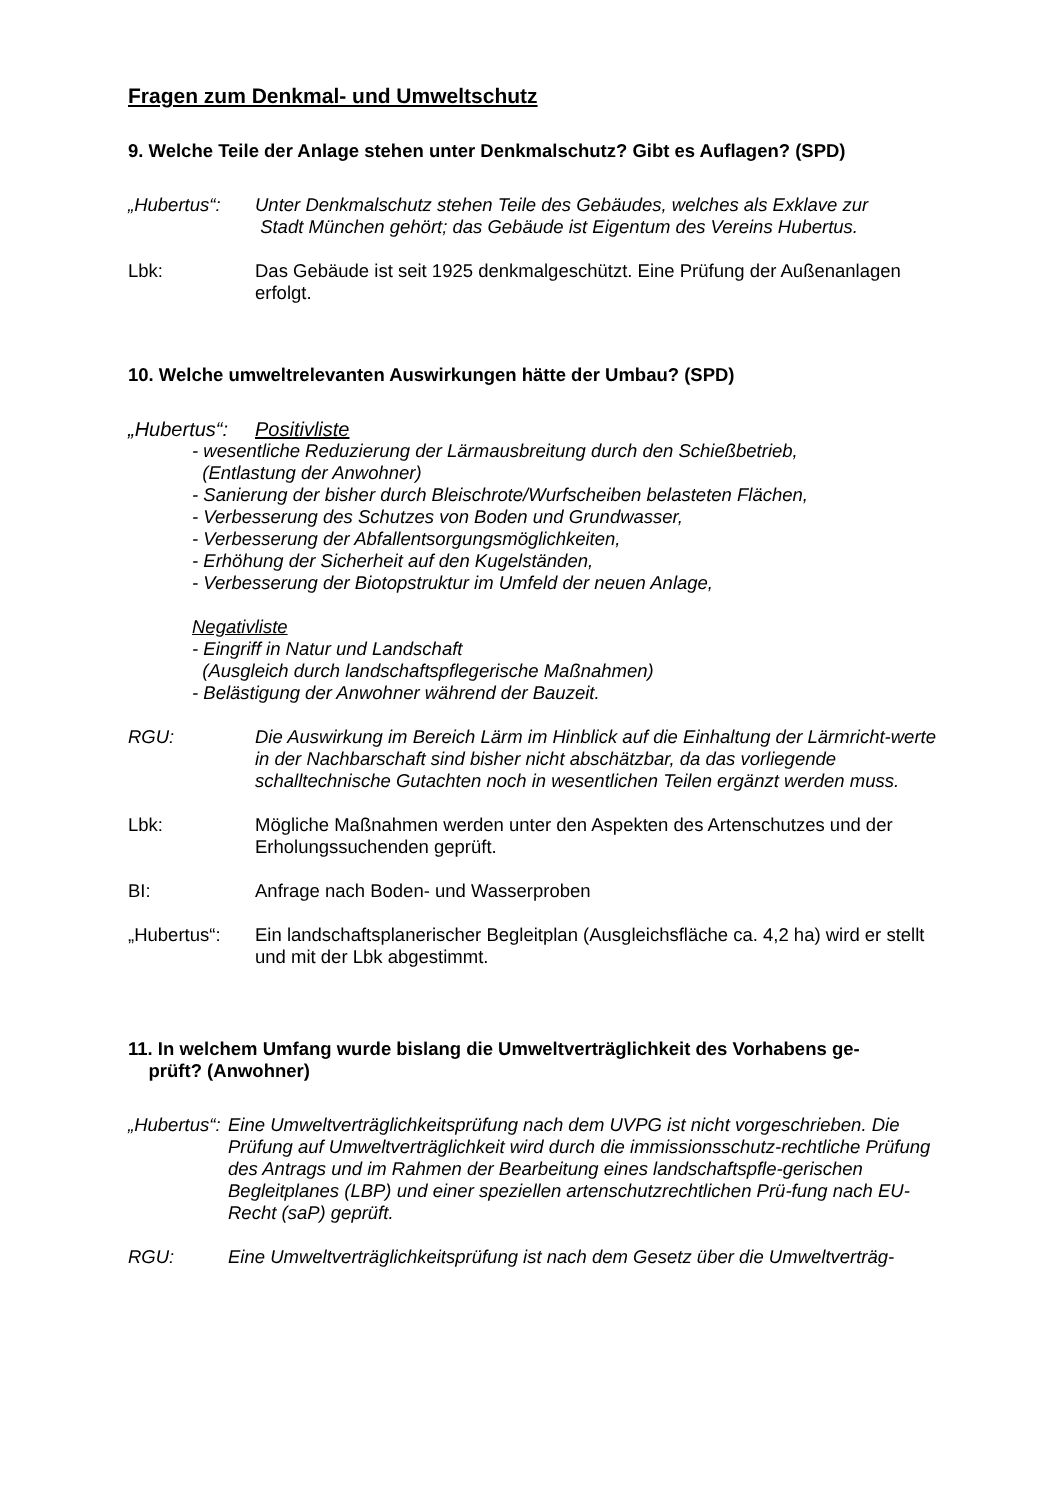Fragen zum Denkmal- und Umweltschutz
9. Welche Teile der Anlage stehen unter Denkmalschutz? Gibt es Auflagen? (SPD)
„Hubertus“: Unter Denkmalschutz stehen Teile des Gebäudes, welches als Exklave zur
Stadt München gehört; das Gebäude ist Eigentum des Vereins Hubertus.
Lbk: Das Gebäude ist seit 1925 denkmalgeschützt. Eine Prüfung der Außenanlagen erfolgt.
10. Welche umweltrelevanten Auswirkungen hätte der Umbau? (SPD)
„Hubertus“: Positivliste
- wesentliche Reduzierung der Lärmausbreitung durch den Schießbetrieb,
(Entlastung der Anwohner)
- Sanierung der bisher durch Bleischrote/Wurfscheiben belasteten Flächen,
- Verbesserung des Schutzes von Boden und Grundwasser,
- Verbesserung der Abfallentsorgungsmöglichkeiten,
- Erhöhung der Sicherheit auf den Kugelständen,
- Verbesserung der Biotopstruktur im Umfeld der neuen Anlage,
Negativliste
- Eingriff in Natur und Landschaft
(Ausgleich durch landschaftspflegerische Maßnahmen)
- Belästigung der Anwohner während der Bauzeit.
RGU: Die Auswirkung im Bereich Lärm im Hinblick auf die Einhaltung der Lärmricht-werte in der Nachbarschaft sind bisher nicht abschätzbar, da das vorliegende schalltechnische Gutachten noch in wesentlichen Teilen ergänzt werden muss.
Lbk: Mögliche Maßnahmen werden unter den Aspekten des Artenschutzes und der Erholungssuchenden geprüft.
BI: Anfrage nach Boden- und Wasserproben
„Hubertus“: Ein landschaftsplanerischer Begleitplan (Ausgleichsfläche ca. 4,2 ha) wird er stellt und mit der Lbk abgestimmt.
11. In welchem Umfang wurde bislang die Umweltverträglichkeit des Vorhabens ge-
prüft? (Anwohner)
„Hubertus“:
Eine Umweltverträglichkeitsprüfung nach dem UVPG ist nicht vorgeschrieben. Die Prüfung auf Umweltverträglichkeit wird durch die immissionsschutz-rechtliche Prüfung des Antrags und im Rahmen der Bearbeitung eines landschaftspfle-gerischen Begleitplanes (LBP) und einer speziellen artenschutzrechtlichen Prü-fung nach EU-Recht (saP) geprüft.
RGU: Eine Umweltverträglichkeitsprüfung ist nach dem Gesetz über die Umweltverträg-